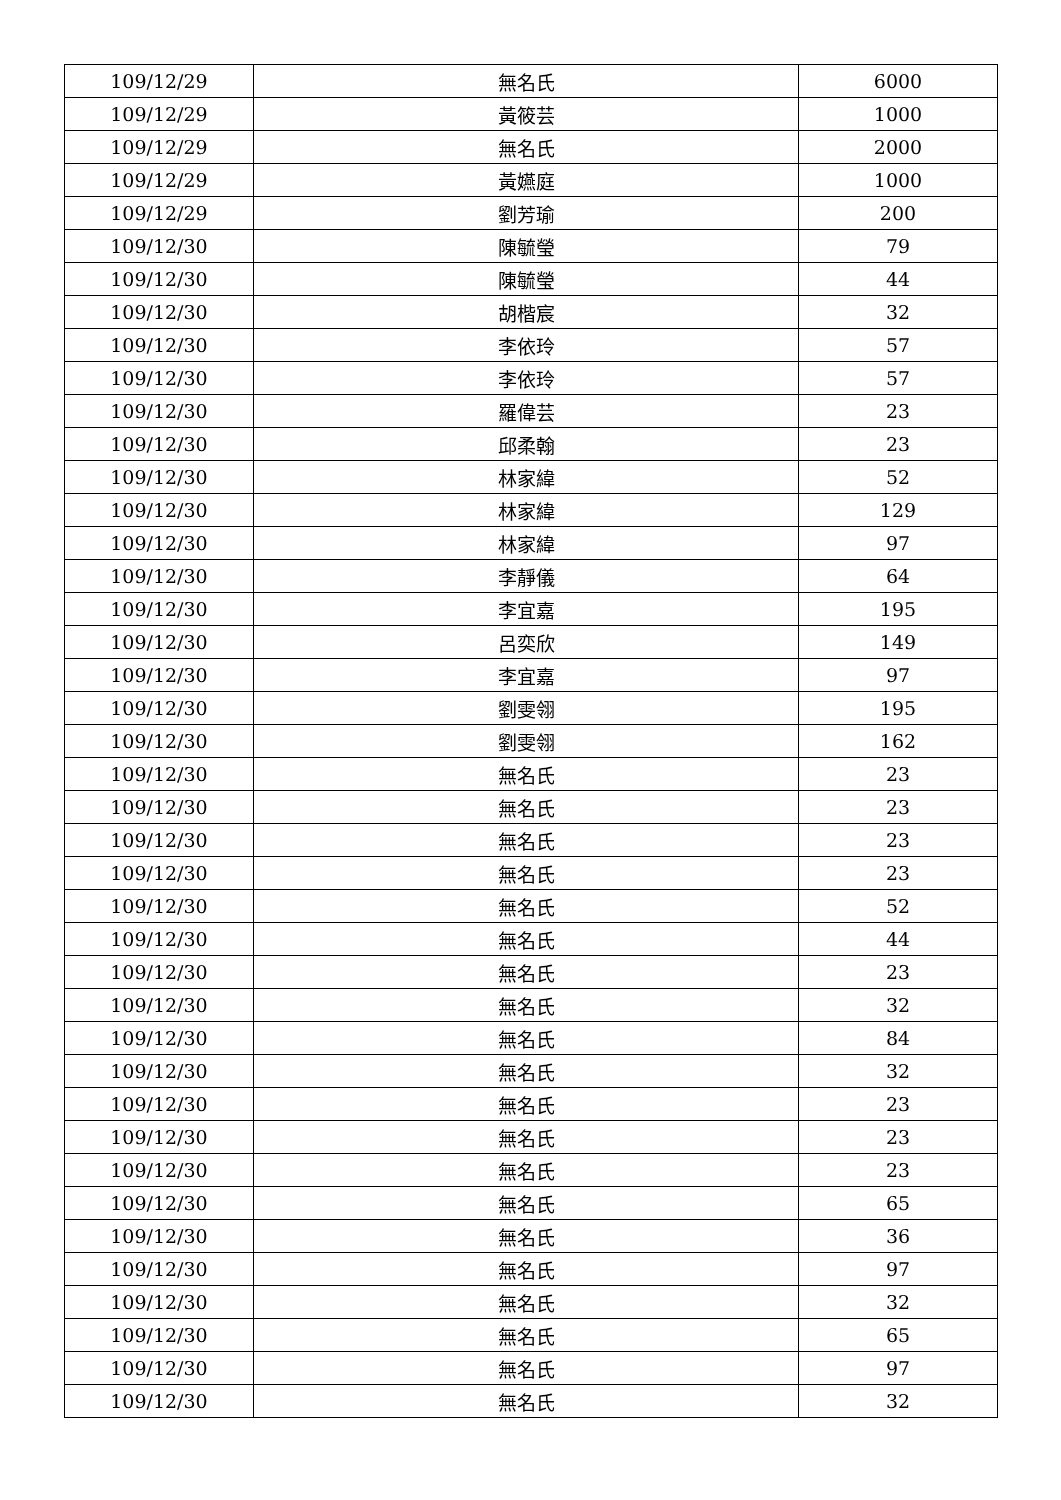| 109/12/29 | 無名氏 | 6000 |
| 109/12/29 | 黃筱芸 | 1000 |
| 109/12/29 | 無名氏 | 2000 |
| 109/12/29 | 黃嬿庭 | 1000 |
| 109/12/29 | 劉芳瑜 | 200 |
| 109/12/30 | 陳毓瑩 | 79 |
| 109/12/30 | 陳毓瑩 | 44 |
| 109/12/30 | 胡楷宸 | 32 |
| 109/12/30 | 李依玲 | 57 |
| 109/12/30 | 李依玲 | 57 |
| 109/12/30 | 羅偉芸 | 23 |
| 109/12/30 | 邱柔翰 | 23 |
| 109/12/30 | 林家緯 | 52 |
| 109/12/30 | 林家緯 | 129 |
| 109/12/30 | 林家緯 | 97 |
| 109/12/30 | 李靜儀 | 64 |
| 109/12/30 | 李宜嘉 | 195 |
| 109/12/30 | 呂奕欣 | 149 |
| 109/12/30 | 李宜嘉 | 97 |
| 109/12/30 | 劉雯翎 | 195 |
| 109/12/30 | 劉雯翎 | 162 |
| 109/12/30 | 無名氏 | 23 |
| 109/12/30 | 無名氏 | 23 |
| 109/12/30 | 無名氏 | 23 |
| 109/12/30 | 無名氏 | 23 |
| 109/12/30 | 無名氏 | 52 |
| 109/12/30 | 無名氏 | 44 |
| 109/12/30 | 無名氏 | 23 |
| 109/12/30 | 無名氏 | 32 |
| 109/12/30 | 無名氏 | 84 |
| 109/12/30 | 無名氏 | 32 |
| 109/12/30 | 無名氏 | 23 |
| 109/12/30 | 無名氏 | 23 |
| 109/12/30 | 無名氏 | 23 |
| 109/12/30 | 無名氏 | 65 |
| 109/12/30 | 無名氏 | 36 |
| 109/12/30 | 無名氏 | 97 |
| 109/12/30 | 無名氏 | 32 |
| 109/12/30 | 無名氏 | 65 |
| 109/12/30 | 無名氏 | 97 |
| 109/12/30 | 無名氏 | 32 |